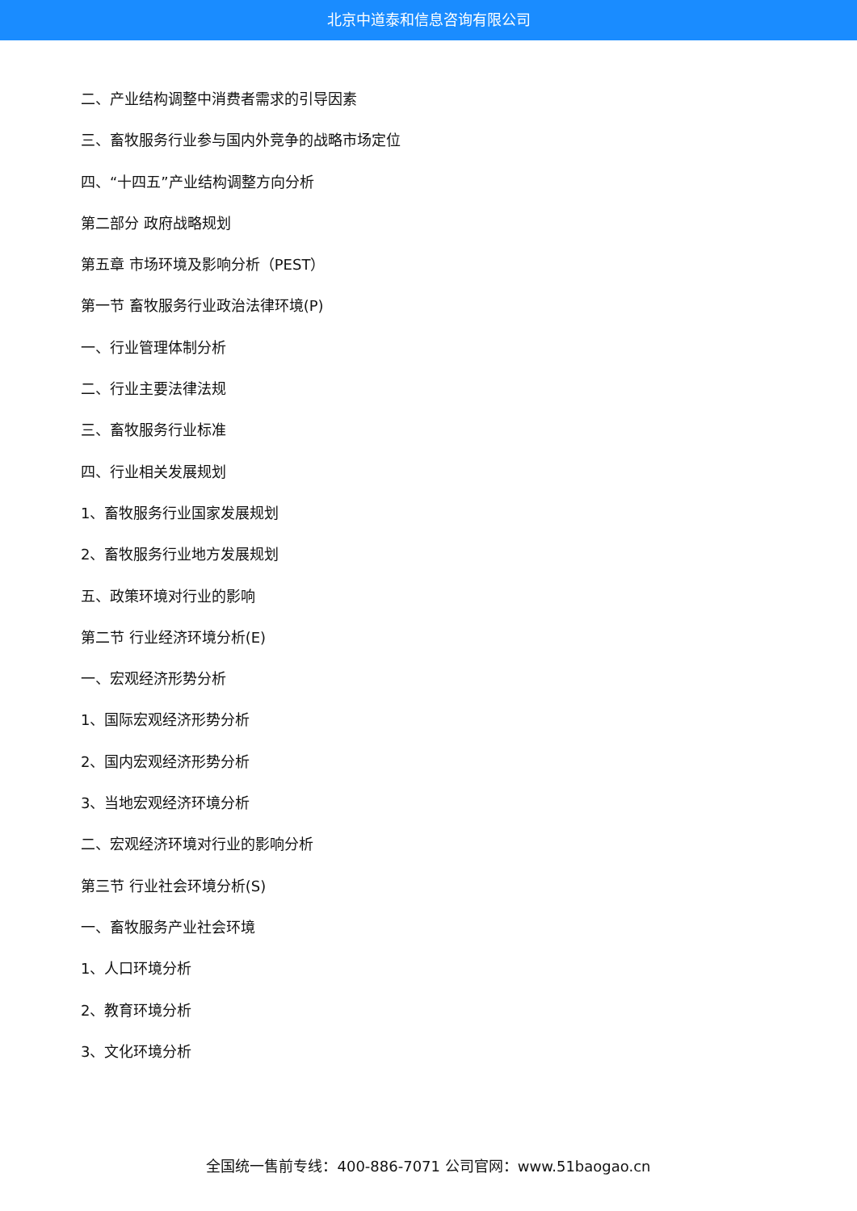北京中道泰和信息咨询有限公司
二、产业结构调整中消费者需求的引导因素
三、畜牧服务行业参与国内外竞争的战略市场定位
四、“十四五”产业结构调整方向分析
第二部分 政府战略规划
第五章 市场环境及影响分析（PEST）
第一节 畜牧服务行业政治法律环境(P)
一、行业管理体制分析
二、行业主要法律法规
三、畜牧服务行业标准
四、行业相关发展规划
1、畜牧服务行业国家发展规划
2、畜牧服务行业地方发展规划
五、政策环境对行业的影响
第二节 行业经济环境分析(E)
一、宏观经济形势分析
1、国际宏观经济形势分析
2、国内宏观经济形势分析
3、当地宏观经济环境分析
二、宏观经济环境对行业的影响分析
第三节 行业社会环境分析(S)
一、畜牧服务产业社会环境
1、人口环境分析
2、教育环境分析
3、文化环境分析
全国统一售前专线：400-886-7071 公司官网：www.51baogao.cn